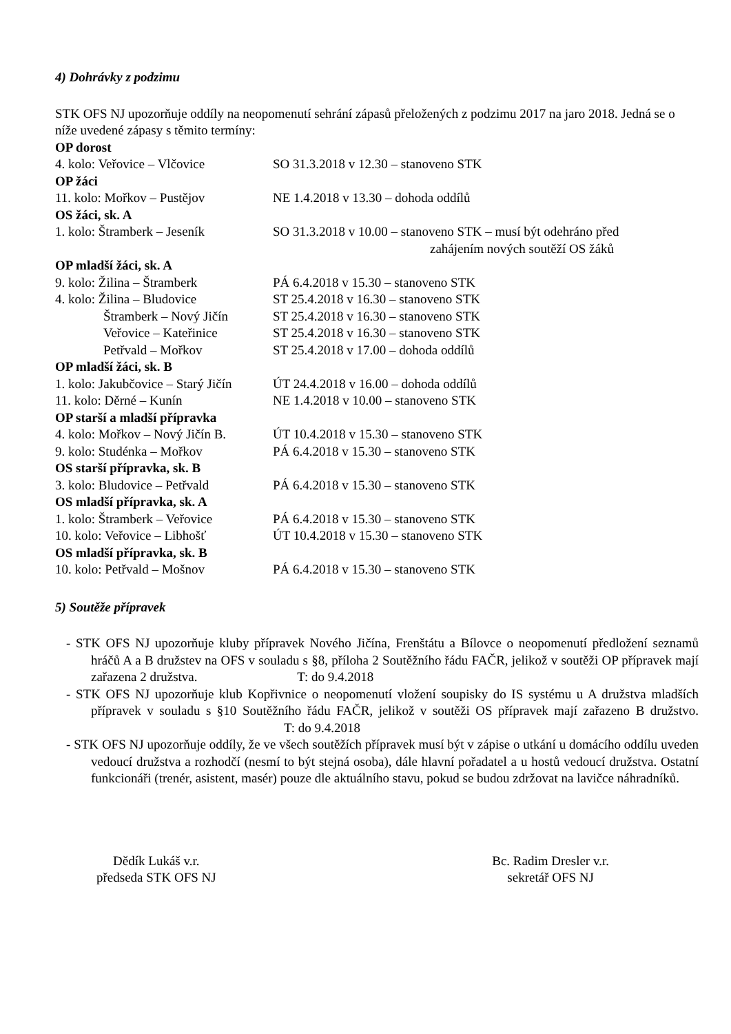4) Dohrávky z podzimu
STK OFS NJ upozorňuje oddíly na neopomenutí sehrání zápasů přeložených z podzimu 2017 na jaro 2018. Jedná se o níže uvedené zápasy s těmito termíny:
OP dorost
4. kolo: Veřovice – Vlčovice SO 31.3.2018 v 12.30 – stanoveno STK
OP žáci
11. kolo: Mořkov – Pustějov NE 1.4.2018 v 13.30 – dohoda oddílů
OS žáci, sk. A
1. kolo: Štramberk – Jeseník SO 31.3.2018 v 10.00 – stanoveno STK – musí být odehráno před
zahájením nových soutěží OS žáků
OP mladší žáci, sk. A
9. kolo: Žilina – Štramberk PÁ 6.4.2018 v 15.30 – stanoveno STK
4. kolo: Žilina – Bludovice ST 25.4.2018 v 16.30 – stanoveno STK
Štramberk – Nový Jičín ST 25.4.2018 v 16.30 – stanoveno STK
Veřovice – Kateřinice ST 25.4.2018 v 16.30 – stanoveno STK
Petřvald – Mořkov ST 25.4.2018 v 17.00 – dohoda oddílů
OP mladší žáci, sk. B
1. kolo: Jakubčovice – Starý Jičín ÚT 24.4.2018 v 16.00 – dohoda oddílů
11. kolo: Děrné – Kunín NE 1.4.2018 v 10.00 – stanoveno STK
OP starší a mladší přípravka
4. kolo: Mořkov – Nový Jičín B. ÚT 10.4.2018 v 15.30 – stanoveno STK
9. kolo: Studénka – Mořkov PÁ 6.4.2018 v 15.30 – stanoveno STK
OS starší přípravka, sk. B
3. kolo: Bludovice – Petřvald PÁ 6.4.2018 v 15.30 – stanoveno STK
OS mladší přípravka, sk. A
1. kolo: Štramberk – Veřovice PÁ 6.4.2018 v 15.30 – stanoveno STK
10. kolo: Veřovice – Libhošť ÚT 10.4.2018 v 15.30 – stanoveno STK
OS mladší přípravka, sk. B
10. kolo: Petřvald – Mošnov PÁ 6.4.2018 v 15.30 – stanoveno STK
5) Soutěže přípravek
- STK OFS NJ upozorňuje kluby přípravek Nového Jičína, Frenštátu a Bílovce o neopomenutí předložení seznamů hráčů A a B družstev na OFS v souladu s §8, příloha 2 Soutěžního řádu FAČR, jelikož v soutěži OP přípravek mají zařazena 2 družstva. T: do 9.4.2018
- STK OFS NJ upozorňuje klub Kopřivnice o neopomenutí vložení soupisky do IS systému u A družstva mladších přípravek v souladu s §10 Soutěžního řádu FAČR, jelikož v soutěži OS přípravek mají zařazeno B družstvo. T: do 9.4.2018
- STK OFS NJ upozorňuje oddíly, že ve všech soutěžích přípravek musí být v zápise o utkání u domácího oddílu uveden vedoucí družstva a rozhodčí (nesmí to být stejná osoba), dále hlavní pořadatel a u hostů vedoucí družstva. Ostatní funkcionáři (trenér, asistent, masér) pouze dle aktuálního stavu, pokud se budou zdržovat na lavičce náhradníků.
Dědík Lukáš v.r.
předseda STK OFS NJ
Bc. Radim Dresler v.r.
sekretář OFS NJ